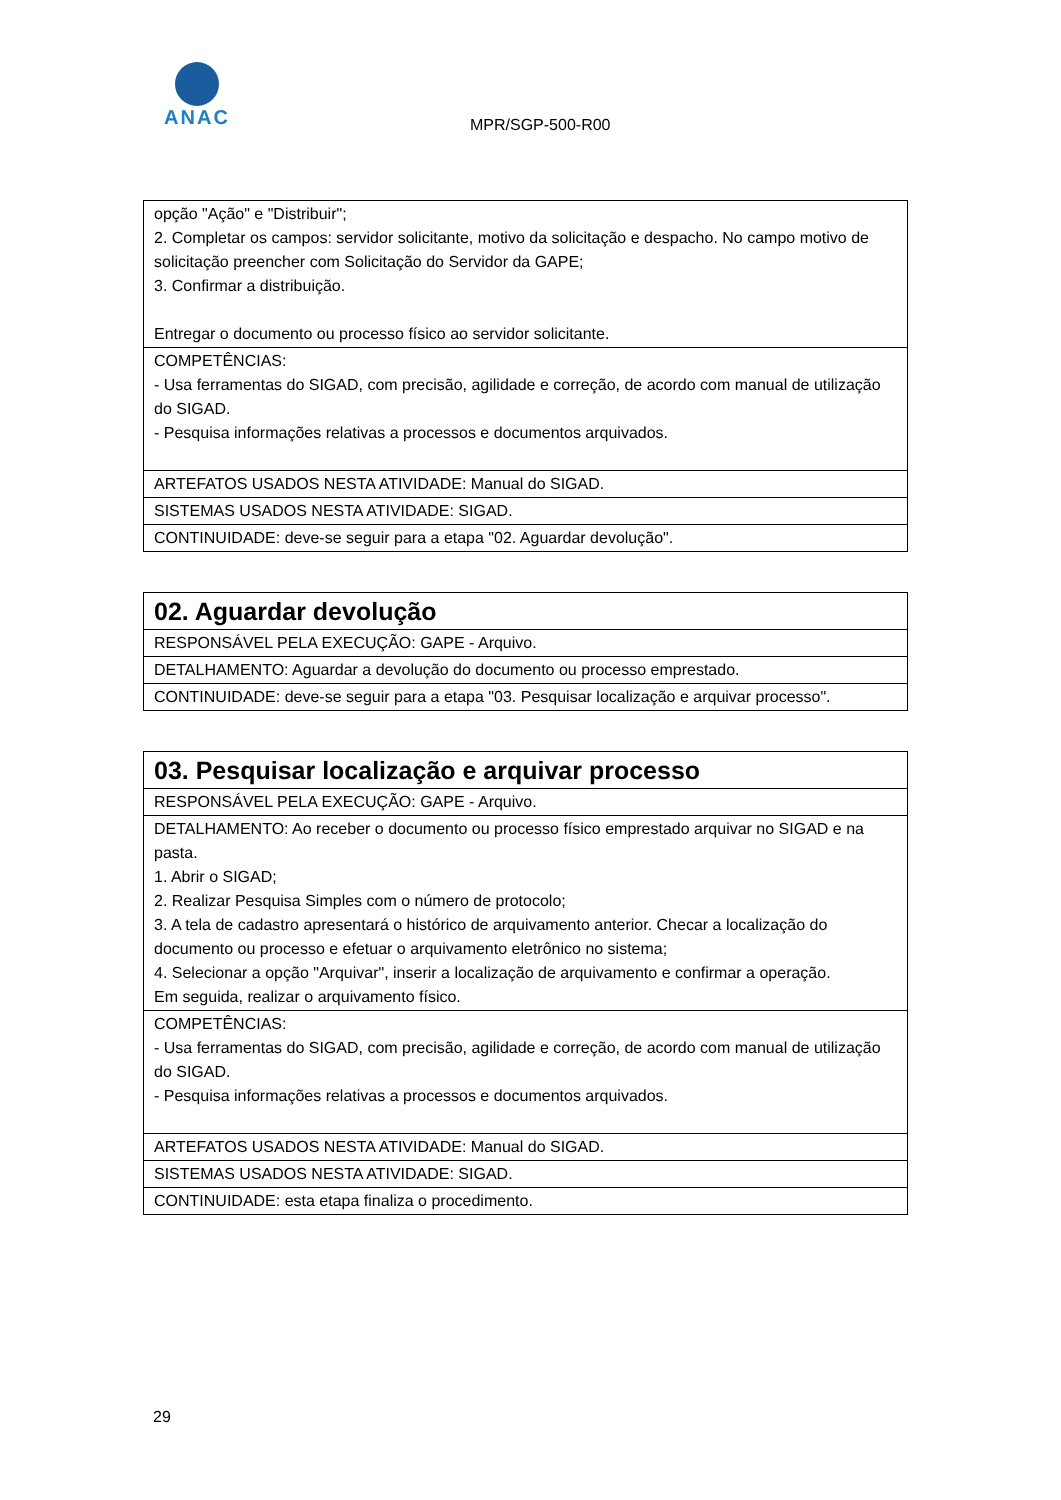ANAC
MPR/SGP-500-R00
| opção "Ação" e "Distribuir"; 2. Completar os campos: servidor solicitante, motivo da solicitação e despacho. No campo motivo de solicitação preencher com Solicitação do Servidor da GAPE; 3. Confirmar a distribuição. Entregar o documento ou processo físico ao servidor solicitante. |
| COMPETÊNCIAS: - Usa ferramentas do SIGAD, com precisão, agilidade e correção, de acordo com manual de utilização do SIGAD. - Pesquisa informações relativas a processos e documentos arquivados. |
| ARTEFATOS USADOS NESTA ATIVIDADE: Manual do SIGAD. |
| SISTEMAS USADOS NESTA ATIVIDADE: SIGAD. |
| CONTINUIDADE: deve-se seguir para a etapa "02. Aguardar devolução". |
| 02. Aguardar devolução |
| RESPONSÁVEL PELA EXECUÇÃO: GAPE - Arquivo. |
| DETALHAMENTO: Aguardar a devolução do documento ou processo emprestado. |
| CONTINUIDADE: deve-se seguir para a etapa "03. Pesquisar localização e arquivar processo". |
| 03. Pesquisar localização e arquivar processo |
| RESPONSÁVEL PELA EXECUÇÃO: GAPE - Arquivo. |
| DETALHAMENTO: Ao receber o documento ou processo físico emprestado arquivar no SIGAD e na pasta. 1. Abrir o SIGAD; 2. Realizar Pesquisa Simples com o número de protocolo; 3. A tela de cadastro apresentará o histórico de arquivamento anterior. Checar a localização do documento ou processo e efetuar o arquivamento eletrônico no sistema; 4. Selecionar a opção "Arquivar", inserir a localização de arquivamento e confirmar a operação. Em seguida, realizar o arquivamento físico. |
| COMPETÊNCIAS: - Usa ferramentas do SIGAD, com precisão, agilidade e correção, de acordo com manual de utilização do SIGAD. - Pesquisa informações relativas a processos e documentos arquivados. |
| ARTEFATOS USADOS NESTA ATIVIDADE: Manual do SIGAD. |
| SISTEMAS USADOS NESTA ATIVIDADE: SIGAD. |
| CONTINUIDADE: esta etapa finaliza o procedimento. |
29